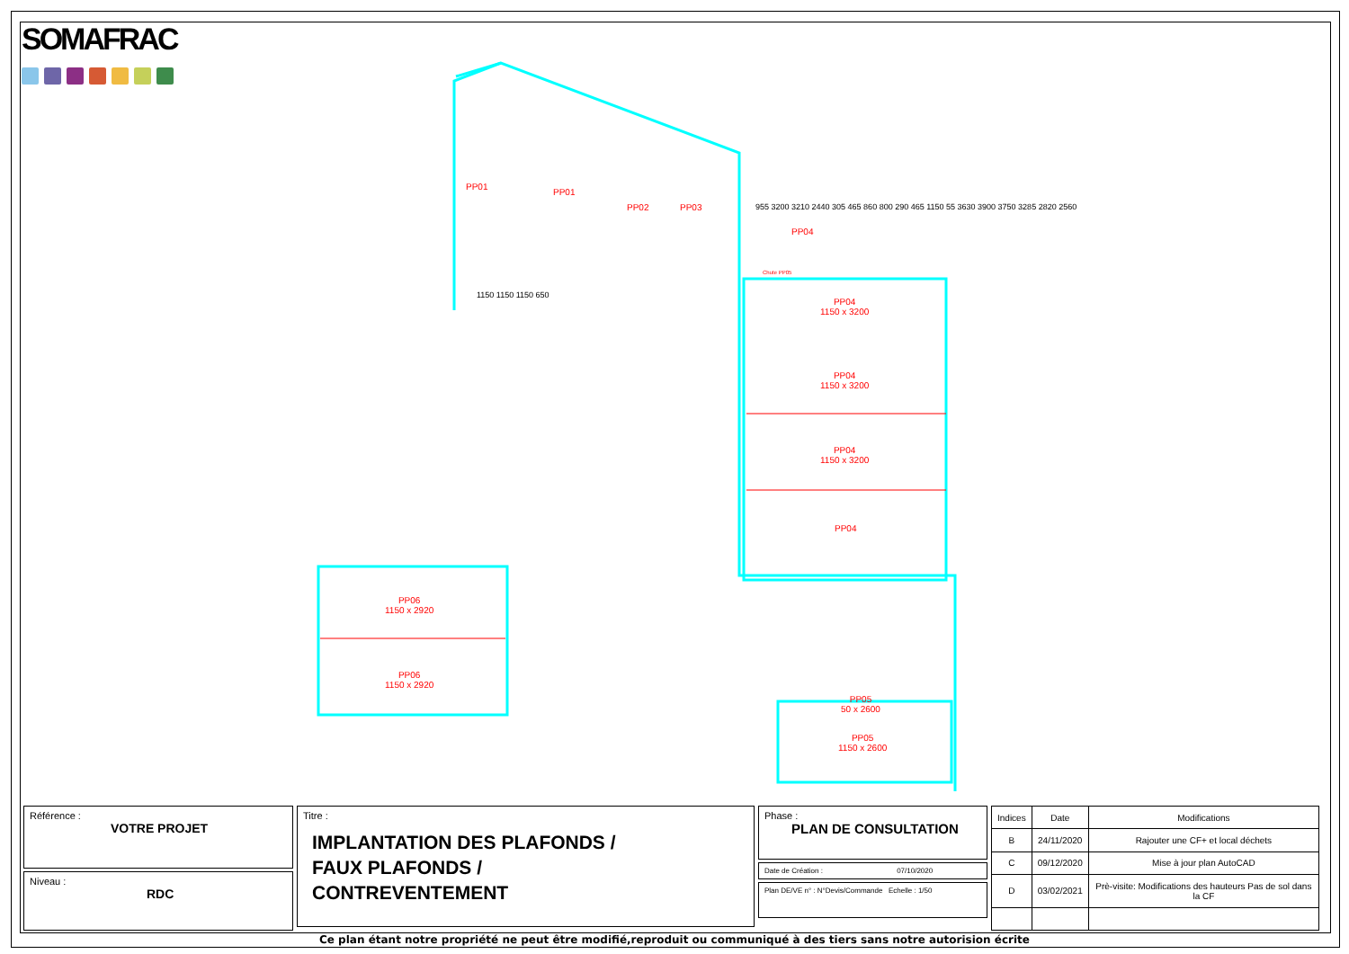SOMAFRAC
PP01
PP01
PP02 PP03
PP04
Chute PP05
PP04
1150 x 3200
PP04
1150 x 3200
PP04
1150 x 3200
PP04
PP06
1150 x 2920
PP06
1150 x 2920
PP05
50 x 2600
PP05
1150 x 2600
1150 1150 1150 650
955 3200 3210 2440 305 465 860 800 290 465 1150 55 3630 3900 3750 3285 2820 2560
Référence :
VOTRE PROJET
Niveau :
RDC
Titre :
IMPLANTATION DES PLAFONDS /
FAUX PLAFONDS /
CONTREVENTEMENT
Phase :
PLAN DE CONSULTATION
Date de Création : 07/10/2020
Plan DE/VE n° : N°Devis/Commande Echelle : 1/50
| Indices | Date | Modifications |
| --- | --- | --- |
| B | 24/11/2020 | Rajouter une CF+ et local déchets |
| C | 09/12/2020 | Mise à jour plan AutoCAD |
| D | 03/02/2021 | Prè-visite: Modifications des hauteurs Pas de sol dans la CF |
Ce plan étant notre propriété ne peut être modifié,reproduit ou communiqué à des tiers sans notre autorision écrite